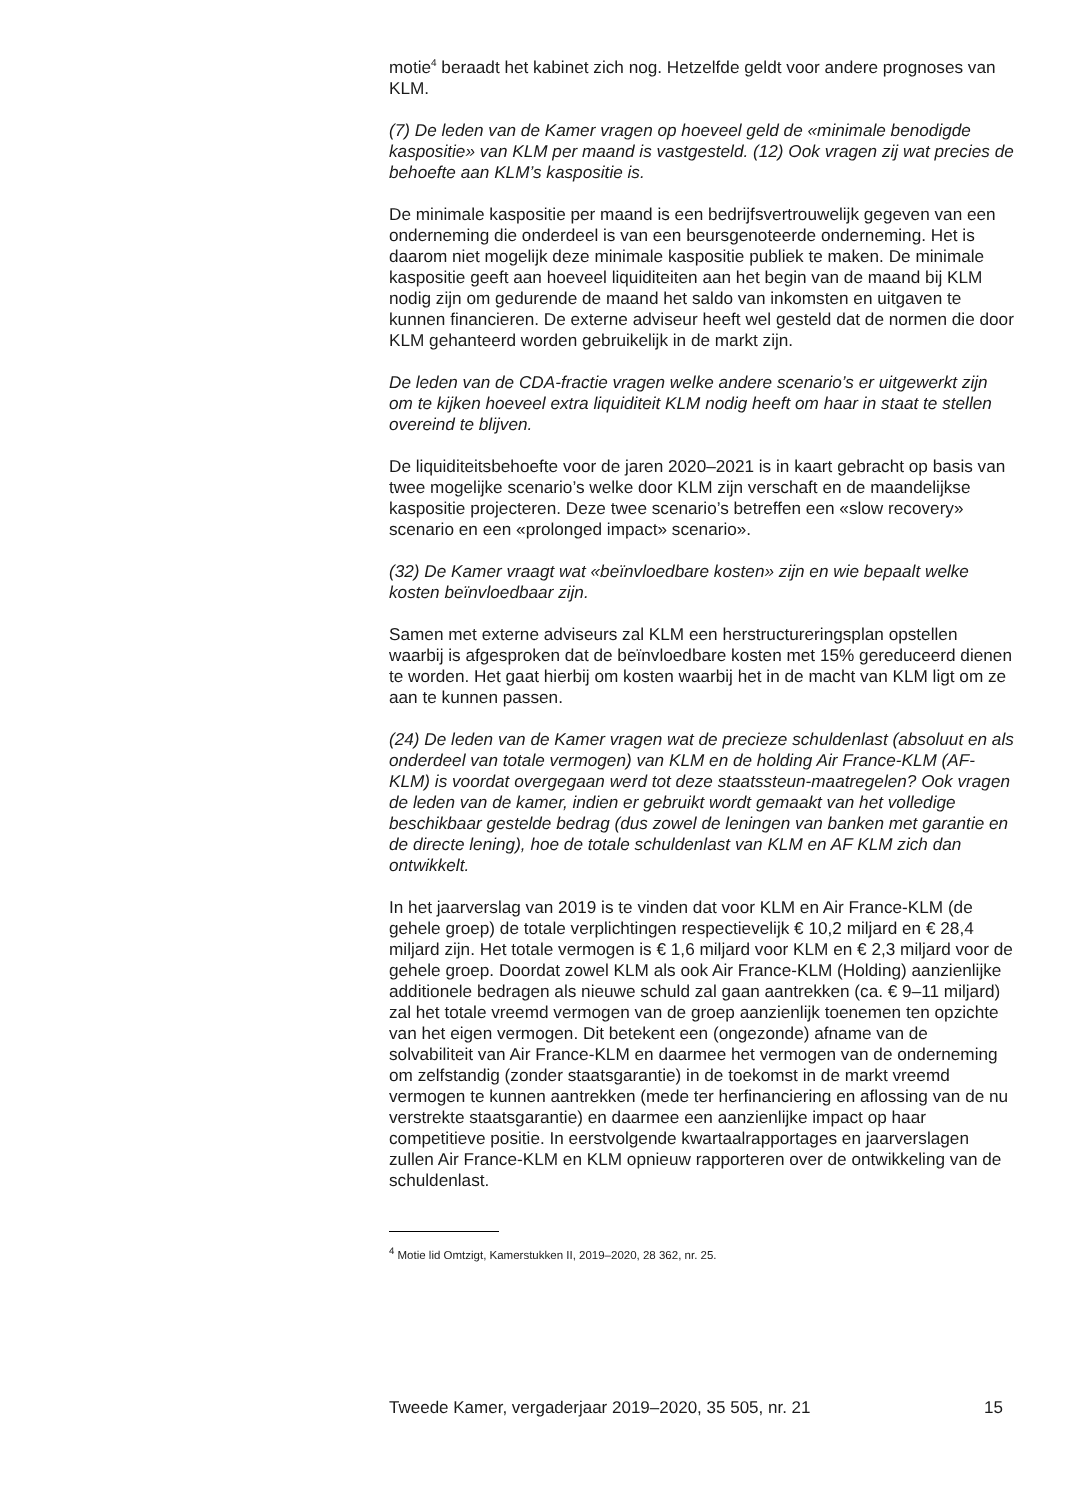motie<sup>4</sup> beraadt het kabinet zich nog. Hetzelfde geldt voor andere prognoses van KLM.
(7) De leden van de Kamer vragen op hoeveel geld de «minimale benodigde kaspositie» van KLM per maand is vastgesteld. (12) Ook vragen zij wat precies de behoefte aan KLM’s kaspositie is.
De minimale kaspositie per maand is een bedrijfsvertrouwelijk gegeven van een onderneming die onderdeel is van een beursgenoteerde onderneming. Het is daarom niet mogelijk deze minimale kaspositie publiek te maken. De minimale kaspositie geeft aan hoeveel liquiditeiten aan het begin van de maand bij KLM nodig zijn om gedurende de maand het saldo van inkomsten en uitgaven te kunnen financieren. De externe adviseur heeft wel gesteld dat de normen die door KLM gehanteerd worden gebruikelijk in de markt zijn.
De leden van de CDA-fractie vragen welke andere scenario’s er uitgewerkt zijn om te kijken hoeveel extra liquiditeit KLM nodig heeft om haar in staat te stellen overeind te blijven.
De liquiditeitsbehoefte voor de jaren 2020–2021 is in kaart gebracht op basis van twee mogelijke scenario’s welke door KLM zijn verschaft en de maandelijkse kaspositie projecteren. Deze twee scenario’s betreffen een «slow recovery» scenario en een «prolonged impact» scenario».
(32) De Kamer vraagt wat «beïnvloedbare kosten» zijn en wie bepaalt welke kosten beïnvloedbaar zijn.
Samen met externe adviseurs zal KLM een herstructureringsplan opstellen waarbij is afgesproken dat de beïnvloedbare kosten met 15% gereduceerd dienen te worden. Het gaat hierbij om kosten waarbij het in de macht van KLM ligt om ze aan te kunnen passen.
(24) De leden van de Kamer vragen wat de precieze schuldenlast (absoluut en als onderdeel van totale vermogen) van KLM en de holding Air France-KLM (AF-KLM) is voordat overgegaan werd tot deze staatssteun-maatregelen? Ook vragen de leden van de kamer, indien er gebruikt wordt gemaakt van het volledige beschikbaar gestelde bedrag (dus zowel de leningen van banken met garantie en de directe lening), hoe de totale schuldenlast van KLM en AF KLM zich dan ontwikkelt.
In het jaarverslag van 2019 is te vinden dat voor KLM en Air France-KLM (de gehele groep) de totale verplichtingen respectievelijk € 10,2 miljard en € 28,4 miljard zijn. Het totale vermogen is € 1,6 miljard voor KLM en € 2,3 miljard voor de gehele groep. Doordat zowel KLM als ook Air France-KLM (Holding) aanzienlijke additionele bedragen als nieuwe schuld zal gaan aantrekken (ca. € 9–11 miljard) zal het totale vreemd vermogen van de groep aanzienlijk toenemen ten opzichte van het eigen vermogen. Dit betekent een (ongezonde) afname van de solvabiliteit van Air France-KLM en daarmee het vermogen van de onderneming om zelfstandig (zonder staatsgarantie) in de toekomst in de markt vreemd vermogen te kunnen aantrekken (mede ter herfinanciering en aflossing van de nu verstrekte staatsgarantie) en daarmee een aanzienlijke impact op haar competitieve positie. In eerstvolgende kwartaalrapportages en jaarverslagen zullen Air France-KLM en KLM opnieuw rapporteren over de ontwikkeling van de schuldenlast.
<sup>4</sup> Motie lid Omtzigt, Kamerstukken II, 2019–2020, 28 362, nr. 25.
Tweede Kamer, vergaderjaar 2019–2020, 35 505, nr. 21 15